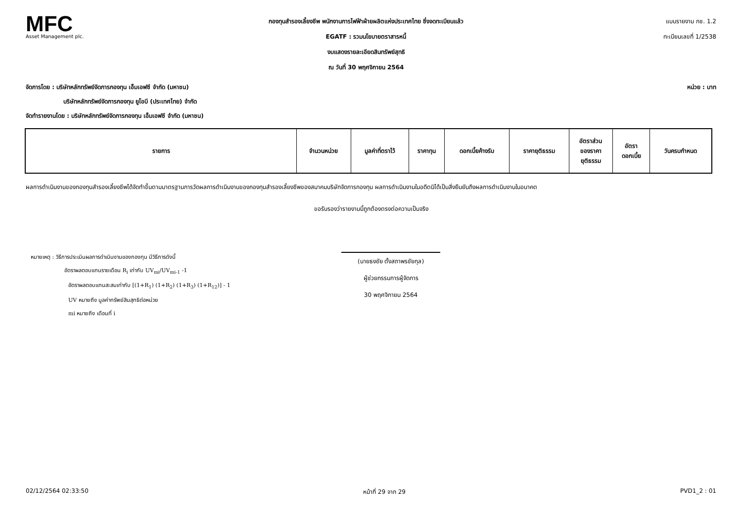MFC
Asset Management plc.
กองทุนสำรองเลี้ยงชีพ พนักงานการไฟฟ้าฝ่ายผลิตแห่งประเทศไทย ซึ่งจดทะเบียนแล้ว
EGATF : รวมนโยบายตราสารหนี้
งบแสดงรายละเอียดสินทรัพย์สุทธิ
ณ วันที่ 30 พฤศจิกายน 2564
แบบรายงาน กช. 1.2
ทะเบียนเลขที่ 1/2538
จัดการโดย : บริษัทหลักทรัพย์จัดการกองทุน เอ็มเอฟซี จำกัด (มหาชน) หน่วย : บาท
บริษัทหลักทรัพย์จัดการกองทุน ยูโอบี (ประเทศไทย) จำกัด
จัดทำรายงานโดย : บริษัทหลักทรัพย์จัดการกองทุน เอ็มเอฟซี จำกัด (มหาชน)
| รายการ | จำนวนหน่วย | มูลค่าที่ตราไว้ | ราคาทุน | ดอกเบี้ยค้างรับ | ราคายุติธรรม | อัตราส่วน ของราคา ยุติธรรม | อัตรา ดอกเบี้ย | วันครบกำหนด |
| --- | --- | --- | --- | --- | --- | --- | --- | --- |
ผลการดำเนินงานของกองทุนสำรองเลี้ยงชีพได้จัดทำขึ้นตามมาตรฐานการวัดผลการดำเนินงานของกองทุนสำรองเลี้ยงชีพของสมาคมบริษัทจัดการกองทุน ผลการดำเนินงานในอดีตมิได้เป็นสิ่งยืนยันถึงผลการดำเนินงานในอนาคต
ขอรับรองว่ารายงานนี้ถูกต้องตรงต่อความเป็นจริง
หมายเหตุ : วิธีการประเมินผลการดำเนินงานของกองทุน มีวิธีการดังนี้
อัตราผลตอบแทนรายเดือน R<sub>i</sub> เท่ากับ UV<sub>mi</sub>/UV<sub>mi-1</sub> -1
อัตราผลตอบแทนสะสมเท่ากับ [(1+R<sub>1</sub>) (1+R<sub>2</sub>) (1+R<sub>3</sub>) (1+R<sub>12</sub>)] - 1
UV หมายถึง มูลค่าทรัพย์สินสุทธิต่อหน่วย
mi หมายถึง เดือนที่ i
(นายธงชัย ตั้งสถาพรชัยกุล)
ผู้ช่วยกรรมการผู้จัดการ
30 พฤศจิกายน 2564
02/12/2564 02:33:50 หน้าที่ 29 จาก 29 PVD1_2 : 01